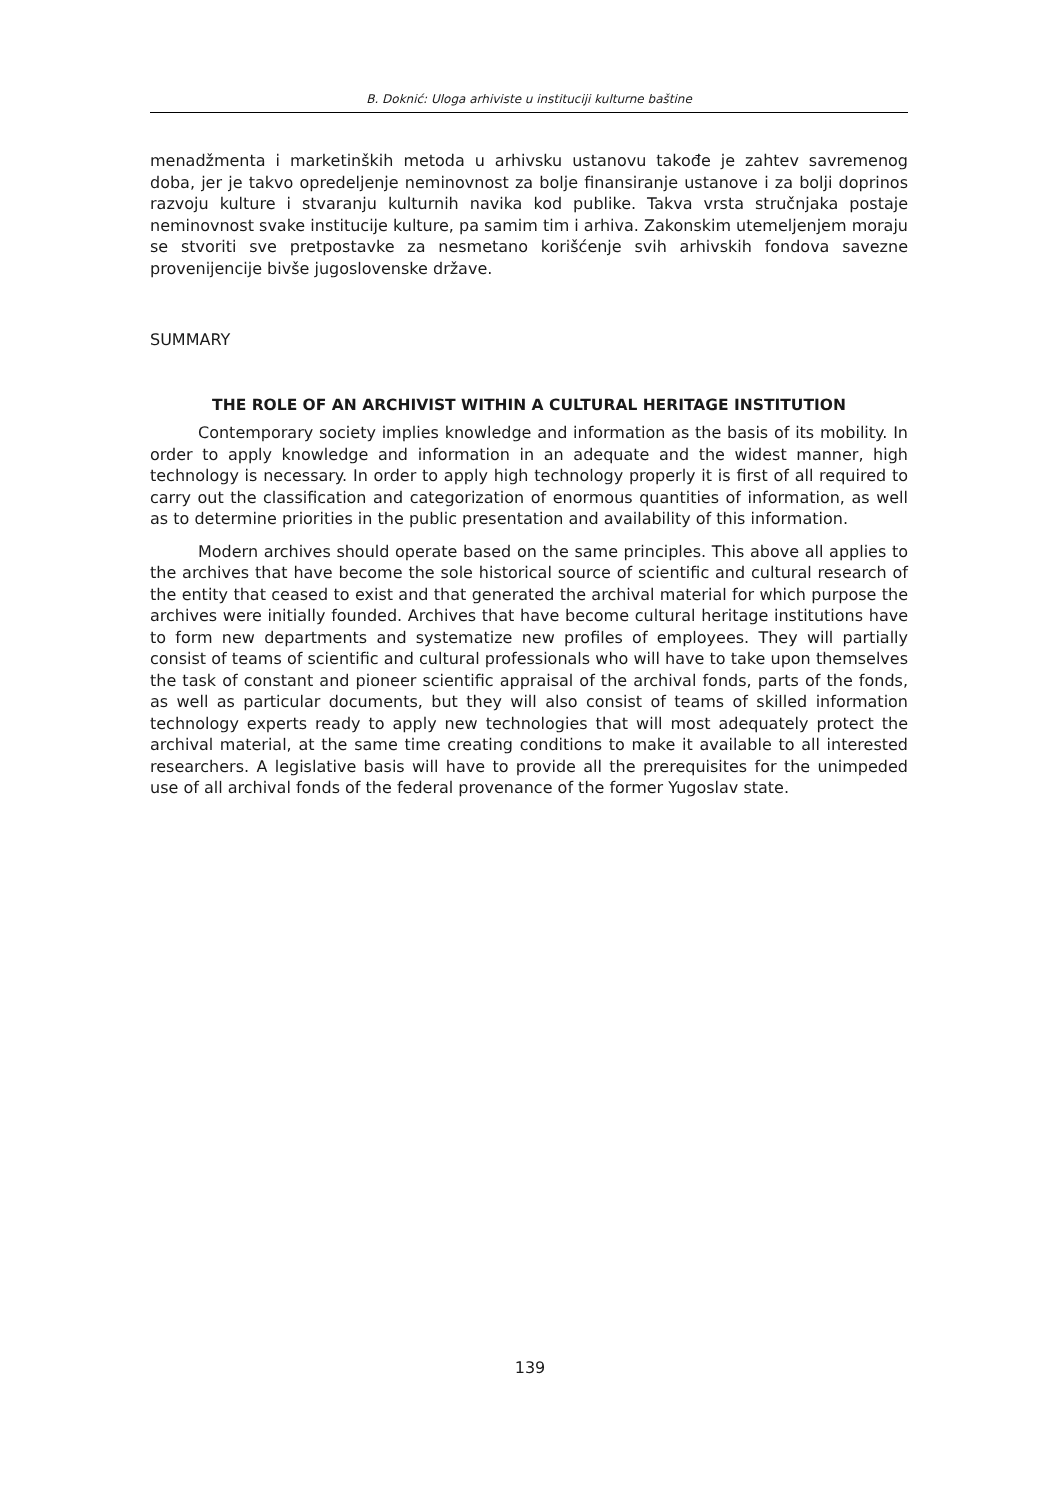B. Doknić: Uloga arhiviste u instituciji kulturne baštine
menadžmenta i marketinških metoda u arhivsku ustanovu takođe je zahtev savremenog doba, jer je takvo opredeljenje neminovnost za bolje finansiranje ustanove i za bolji doprinos razvoju kulture i stvaranju kulturnih navika kod publike. Takva vrsta stručnjaka postaje neminovnost svake institucije kulture, pa samim tim i arhiva. Zakonskim utemeljenjem moraju se stvoriti sve pretpostavke za nesmetano korišćenje svih arhivskih fondova savezne provenijencije bivše jugoslovenske države.
SUMMARY
THE ROLE OF AN ARCHIVIST WITHIN A CULTURAL HERITAGE INSTITUTION
Contemporary society implies knowledge and information as the basis of its mobility. In order to apply knowledge and information in an adequate and the widest manner, high technology is necessary. In order to apply high technology properly it is first of all required to carry out the classification and categorization of enormous quantities of information, as well as to determine priorities in the public presentation and availability of this information.
Modern archives should operate based on the same principles. This above all applies to the archives that have become the sole historical source of scientific and cultural research of the entity that ceased to exist and that generated the archival material for which purpose the archives were initially founded. Archives that have become cultural heritage institutions have to form new departments and systematize new profiles of employees. They will partially consist of teams of scientific and cultural professionals who will have to take upon themselves the task of constant and pioneer scientific appraisal of the archival fonds, parts of the fonds, as well as particular documents, but they will also consist of teams of skilled information technology experts ready to apply new technologies that will most adequately protect the archival material, at the same time creating conditions to make it available to all interested researchers. A legislative basis will have to provide all the prerequisites for the unimpeded use of all archival fonds of the federal provenance of the former Yugoslav state.
139